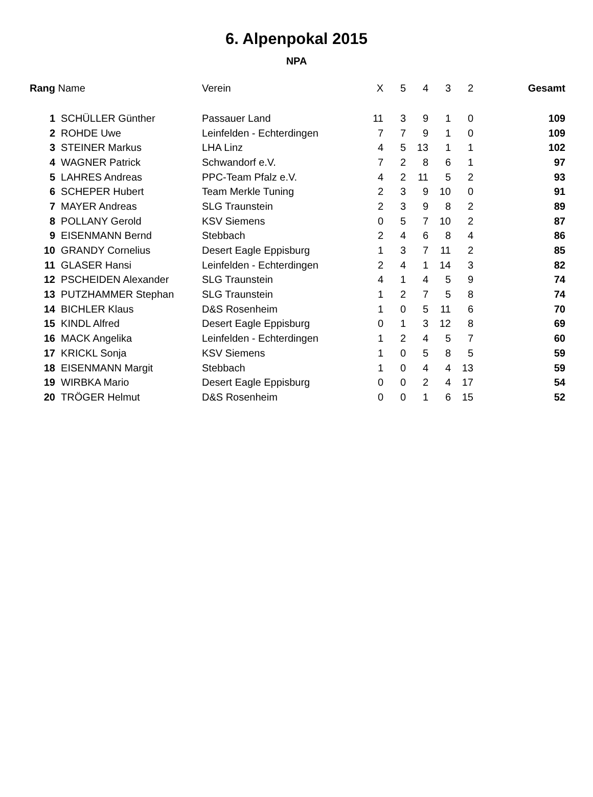6. Alpenpokal 2015
NPA
| Rang | Name | Verein | X | 5 | 4 | 3 | 2 | Gesamt |
| --- | --- | --- | --- | --- | --- | --- | --- | --- |
| 1 | SCHÜLLER Günther | Passauer Land | 11 | 3 | 9 | 1 | 0 | 109 |
| 2 | ROHDE Uwe | Leinfelden - Echterdingen | 7 | 7 | 9 | 1 | 0 | 109 |
| 3 | STEINER Markus | LHA Linz | 4 | 5 | 13 | 1 | 1 | 102 |
| 4 | WAGNER Patrick | Schwandorf e.V. | 7 | 2 | 8 | 6 | 1 | 97 |
| 5 | LAHRES Andreas | PPC-Team Pfalz e.V. | 4 | 2 | 11 | 5 | 2 | 93 |
| 6 | SCHEPER Hubert | Team Merkle Tuning | 2 | 3 | 9 | 10 | 0 | 91 |
| 7 | MAYER Andreas | SLG Traunstein | 2 | 3 | 9 | 8 | 2 | 89 |
| 8 | POLLANY Gerold | KSV Siemens | 0 | 5 | 7 | 10 | 2 | 87 |
| 9 | EISENMANN Bernd | Stebbach | 2 | 4 | 6 | 8 | 4 | 86 |
| 10 | GRANDY Cornelius | Desert Eagle Eppisburg | 1 | 3 | 7 | 11 | 2 | 85 |
| 11 | GLASER Hansi | Leinfelden - Echterdingen | 2 | 4 | 1 | 14 | 3 | 82 |
| 12 | PSCHEIDEN Alexander | SLG Traunstein | 4 | 1 | 4 | 5 | 9 | 74 |
| 13 | PUTZHAMMER Stephan | SLG Traunstein | 1 | 2 | 7 | 5 | 8 | 74 |
| 14 | BICHLER Klaus | D&S Rosenheim | 1 | 0 | 5 | 11 | 6 | 70 |
| 15 | KINDL Alfred | Desert Eagle Eppisburg | 0 | 1 | 3 | 12 | 8 | 69 |
| 16 | MACK Angelika | Leinfelden - Echterdingen | 1 | 2 | 4 | 5 | 7 | 60 |
| 17 | KRICKL Sonja | KSV Siemens | 1 | 0 | 5 | 8 | 5 | 59 |
| 18 | EISENMANN Margit | Stebbach | 1 | 0 | 4 | 4 | 13 | 59 |
| 19 | WIRBKA Mario | Desert Eagle Eppisburg | 0 | 0 | 2 | 4 | 17 | 54 |
| 20 | TRÖGER Helmut | D&S Rosenheim | 0 | 0 | 1 | 6 | 15 | 52 |